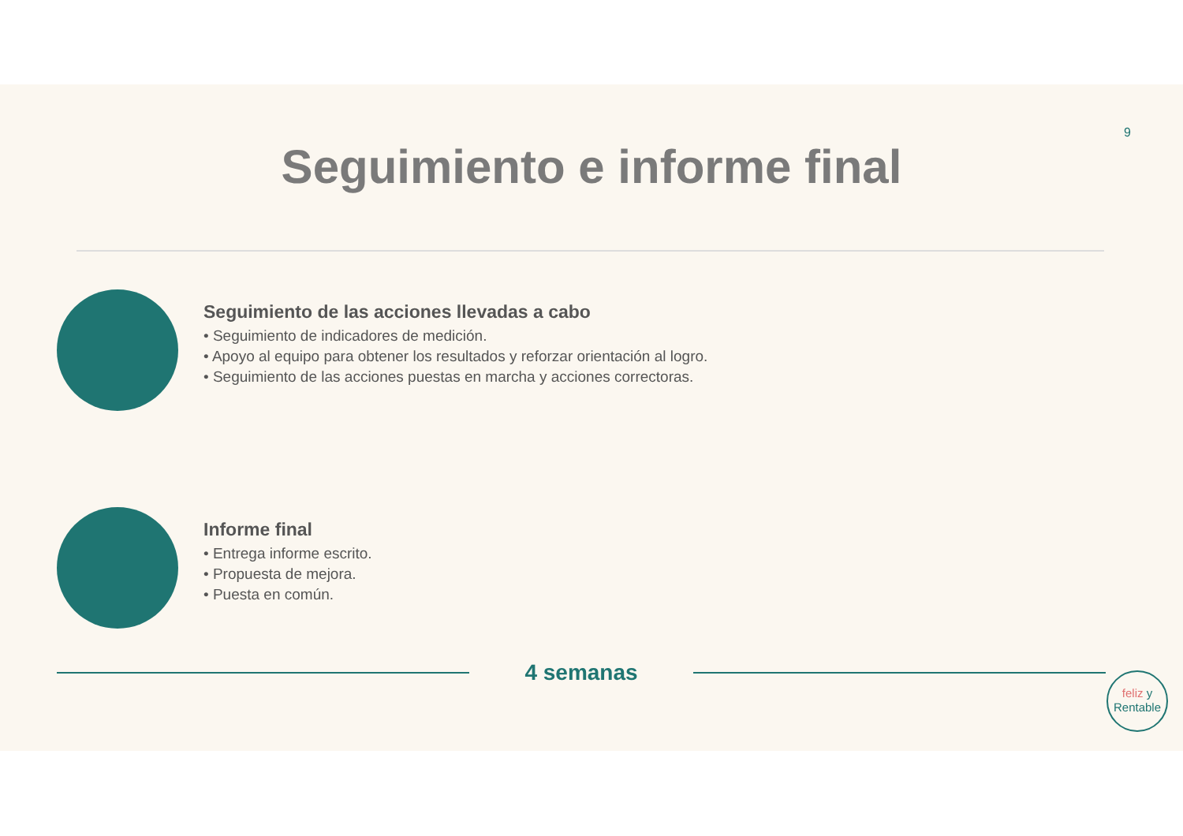9
Seguimiento e informe final
Seguimiento de las acciones llevadas a cabo
• Seguimiento de indicadores de medición.
• Apoyo al equipo para obtener los resultados y reforzar orientación al logro.
• Seguimiento de las acciones puestas en marcha y acciones correctoras.
Informe final
• Entrega informe escrito.
• Propuesta de mejora.
• Puesta en común.
4 semanas
feliz y
Rentable